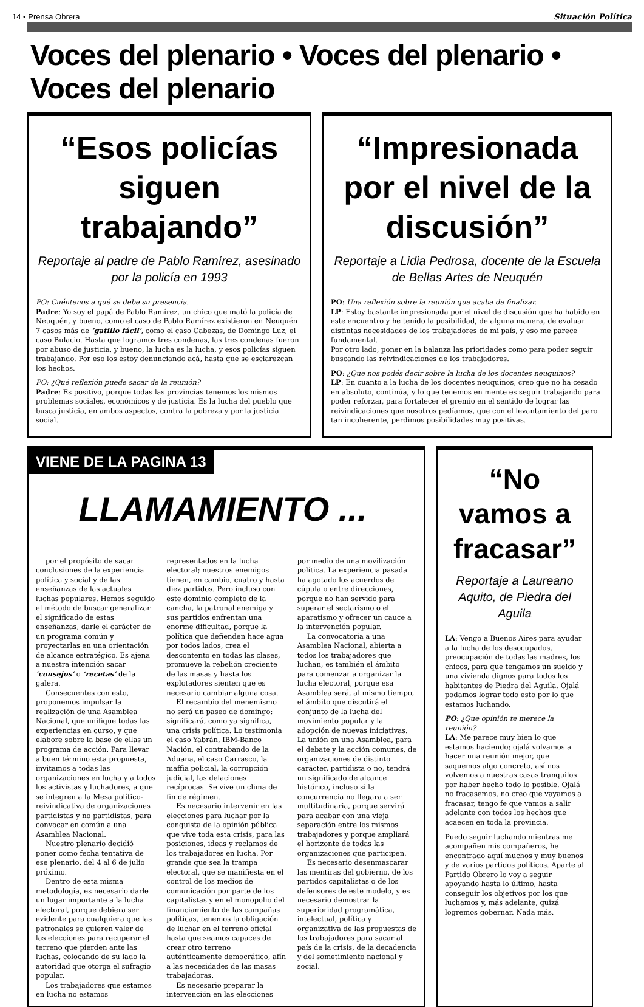14 • Prensa Obrera Situación Política
Voces del plenario • Voces del plenario • Voces del plenario
“Esos policías siguen trabajando”
Reportaje al padre de Pablo Ramírez, asesinado por la policía en 1993
PO: Cuéntenos a qué se debe su presencia.
Padre: Yo soy el papá de Pablo Ramírez, un chico que mató la policía de Neuquén, y bueno, como el caso de Pablo Ramírez existieron en Neuquén 7 casos más de ‘gatillo fácil’, como el caso Cabezas, de Domingo Luz, el caso Bulacio. Hasta que logramos tres condenas, las tres condenas fueron por abuso de justicia, y bueno, la lucha es la lucha, y esos policías siguen trabajando. Por eso los estoy denunciando acá, hasta que se esclarezcan los hechos.
PO: ¿Qué reflexión puede sacar de la reunión?
Padre: Es positivo, porque todas las provincias tenemos los mismos problemas sociales, económicos y de justicia. Es la lucha del pueblo que busca justicia, en ambos aspectos, contra la pobreza y por la justicia social.
“Impresionada por el nivel de la discusión”
Reportaje a Lidia Pedrosa, docente de la Escuela de Bellas Artes de Neuquén
PO: Una reflexión sobre la reunión que acaba de finalizar.
LP: Estoy bastante impresionada por el nivel de discusión que ha habido en este encuentro y he tenido la posibilidad, de alguna manera, de evaluar distintas necesidades de los trabajadores de mi país, y eso me parece fundamental.
Por otro lado, poner en la balanza las prioridades como para poder seguir buscando las reivindicaciones de los trabajadores.
PO: ¿Que nos podés decir sobre la lucha de los docentes neuquinos?
LP: En cuanto a la lucha de los docentes neuquinos, creo que no ha cesado en absoluto, continúa, y lo que tenemos en mente es seguir trabajando para poder reforzar, para fortalecer el gremio en el sentido de lograr las reivindicaciones que nosotros pedíamos, que con el levantamiento del paro tan incoherente, perdimos posibilidades muy positivas.
VIENE DE LA PAGINA 13
LLAMAMIENTO ...
por el propósito de sacar conclusiones de la experiencia política y social y de las enseñanzas de las actuales luchas populares. Hemos seguido el método de buscar generalizar el significado de estas enseñanzas, darle el carácter de un programa común y proyectarlas en una orientación de alcance estratégico. Es ajena a nuestra intención sacar ‘consejos’ o ‘recetas’ de la galera.
Consecuentes con esto, proponemos impulsar la realización de una Asamblea Nacional, que unifique todas las experiencias en curso, y que elabore sobre la base de ellas un programa de acción. Para llevar a buen término esta propuesta, invitamos a todas las organizaciones en lucha y a todos los activistas y luchadores, a que se integren a la Mesa político-reivindicativa de organizaciones partidistas y no partidistas, para convocar en común a una Asamblea Nacional.
Nuestro plenario decidió poner como fecha tentativa de ese plenario, del 4 al 6 de julio próximo.
Dentro de esta misma metodología, es necesario darle un lugar importante a la lucha electoral, porque debiera ser evidente para cualquiera que las patronales se quieren valer de las elecciones para recuperar el terreno que pierden ante las luchas, colocando de su lado la autoridad que otorga el sufragio popular.
Los trabajadores que estamos en lucha no estamos representados en la lucha electoral; nuestros enemigos tienen, en cambio, cuatro y hasta diez partidos. Pero incluso con este dominio completo de la cancha, la patronal enemiga y sus partidos enfrentan una enorme dificultad, porque la política que defienden hace agua por todos lados, crea el descontento en todas las clases, promueve la rebelión creciente de las masas y hasta los explotadores sienten que es necesario cambiar alguna cosa.
El recambio del menemismo no será un paseo de domingo: significará, como ya significa, una crisis política. Lo testimonia el caso Yabrán, IBM-Banco Nación, el contrabando de la Aduana, el caso Carrasco, la maffia policial, la corrupción judicial, las delaciones recíprocas. Se vive un clima de fin de régimen.
Es necesario intervenir en las elecciones para luchar por la conquista de la opinión pública que vive toda esta crisis, para las posiciones, ideas y reclamos de los trabajadores en lucha. Por grande que sea la trampa electoral, que se manifiesta en el control de los medios de comunicación por parte de los capitalistas y en el monopolio del financiamiento de las campañas políticas, tenemos la obligación de luchar en el terreno oficial hasta que seamos capaces de crear otro terreno auténticamente democrático, afín a las necesidades de las masas trabajadoras.
Es necesario preparar la intervención en las elecciones por medio de una movilización política. La experiencia pasada ha agotado los acuerdos de cúpula o entre direcciones, porque no han servido para superar el sectarismo o el aparatismo y ofrecer un cauce a la intervención popular.
La convocatoria a una Asamblea Nacional, abierta a todos los trabajadores que luchan, es también el ámbito para comenzar a organizar la lucha electoral, porque esa Asamblea será, al mismo tiempo, el ámbito que discutirá el conjunto de la lucha del movimiento popular y la adopción de nuevas iniciativas. La unión en una Asamblea, para el debate y la acción comunes, de organizaciones de distinto carácter, partidista o no, tendrá un significado de alcance histórico, incluso si la concurrencia no llegara a ser multitudinaria, porque servirá para acabar con una vieja separación entre los mismos trabajadores y porque ampliará el horizonte de todas las organizaciones que participen.
Es necesario desenmascarar las mentiras del gobierno, de los partidos capitalistas o de los defensores de este modelo, y es necesario demostrar la superioridad programática, intelectual, política y organizativa de las propuestas de los trabajadores para sacar al país de la crisis, de la decadencia y del sometimiento nacional y social.
“No vamos a fracasar”
Reportaje a Laureano Aquito, de Piedra del Aguila
LA: Vengo a Buenos Aires para ayudar a la lucha de los desocupados, preocupación de todas las madres, los chicos, para que tengamos un sueldo y una vivienda dignos para todos los habitantes de Piedra del Aguila. Ojalá podamos lograr todo esto por lo que estamos luchando.
PO: ¿Que opinión te merece la reunión?
LA: Me parece muy bien lo que estamos haciendo; ojalá volvamos a hacer una reunión mejor, que saquemos algo concreto, así nos volvemos a nuestras casas tranquilos por haber hecho todo lo posible. Ojalá no fracasemos, no creo que vayamos a fracasar, tengo fe que vamos a salir adelante con todos los hechos que acaecen en toda la provincia.
Puedo seguir luchando mientras me acompañen mis compañeros, he encontrado aquí muchos y muy buenos y de varios partidos políticos. Aparte al Partido Obrero lo voy a seguir apoyando hasta lo último, hasta conseguir los objetivos por los que luchamos y, más adelante, quizá logremos gobernar. Nada más.